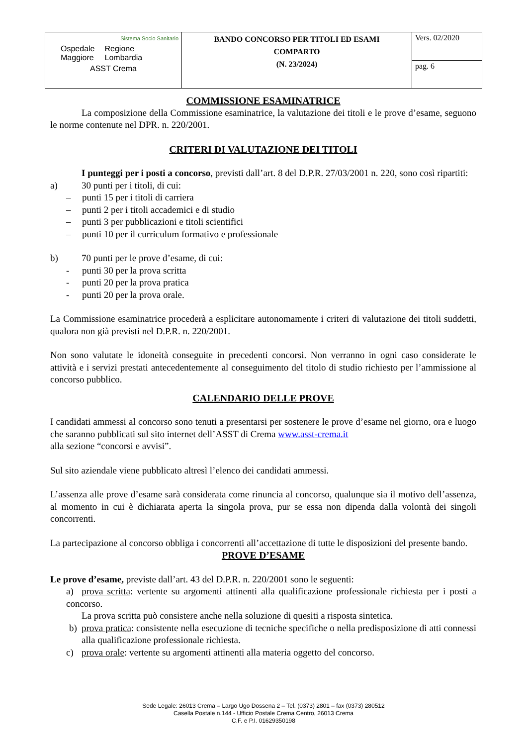| Sistema Socio Sanitario Ospedale Maggiore Regione Lombardia ASST Crema | BANDO CONCORSO PER TITOLI ED ESAMI COMPARTO (N. 23/2024) | Vers. 02/2020 |
| | | pag. 6 |
COMMISSIONE ESAMINATRICE
La composizione della Commissione esaminatrice, la valutazione dei titoli e le prove d’esame, seguono le norme contenute nel DPR. n. 220/2001.
CRITERI DI VALUTAZIONE DEI TITOLI
I punteggi per i posti a concorso, previsti dall’art. 8 del D.P.R. 27/03/2001 n. 220, sono così ripartiti:
a) 30 punti per i titoli, di cui:
– punti 15 per i titoli di carriera
– punti 2 per i titoli accademici e di studio
– punti 3 per pubblicazioni e titoli scientifici
– punti 10 per il curriculum formativo e professionale
b) 70 punti per le prove d’esame, di cui:
- punti 30 per la prova scritta
- punti 20 per la prova pratica
- punti 20 per la prova orale.
La Commissione esaminatrice procederà a esplicitare autonomamente i criteri di valutazione dei titoli suddetti, qualora non già previsti nel D.P.R. n. 220/2001.
Non sono valutate le idoneità conseguite in precedenti concorsi. Non verranno in ogni caso considerate le attività e i servizi prestati antecedentemente al conseguimento del titolo di studio richiesto per l’ammissione al concorso pubblico.
CALENDARIO DELLE PROVE
I candidati ammessi al concorso sono tenuti a presentarsi per sostenere le prove d’esame nel giorno, ora e luogo che saranno pubblicati sul sito internet dell’ASST di Crema www.asst-crema.it
alla sezione “concorsi e avvisi”.
Sul sito aziendale viene pubblicato altresì l’elenco dei candidati ammessi.
L’assenza alle prove d’esame sarà considerata come rinuncia al concorso, qualunque sia il motivo dell’assenza, al momento in cui è dichiarata aperta la singola prova, pur se essa non dipenda dalla volontà dei singoli concorrenti.
La partecipazione al concorso obbliga i concorrenti all’accettazione di tutte le disposizioni del presente bando.
PROVE D’ESAME
Le prove d’esame, previste dall’art. 43 del D.P.R. n. 220/2001 sono le seguenti:
a) prova scritta: vertente su argomenti attinenti alla qualificazione professionale richiesta per i posti a concorso.
La prova scritta può consistere anche nella soluzione di quesiti a risposta sintetica.
b) prova pratica: consistente nella esecuzione di tecniche specifiche o nella predisposizione di atti connessi alla qualificazione professionale richiesta.
c) prova orale: vertente su argomenti attinenti alla materia oggetto del concorso.
Sede Legale: 26013 Crema – Largo Ugo Dossena 2 – Tel. (0373) 2801 – fax (0373) 280512
Casella Postale n.144 - Ufficio Postale Crema Centro, 26013 Crema
C.F. e P.I. 01629350198